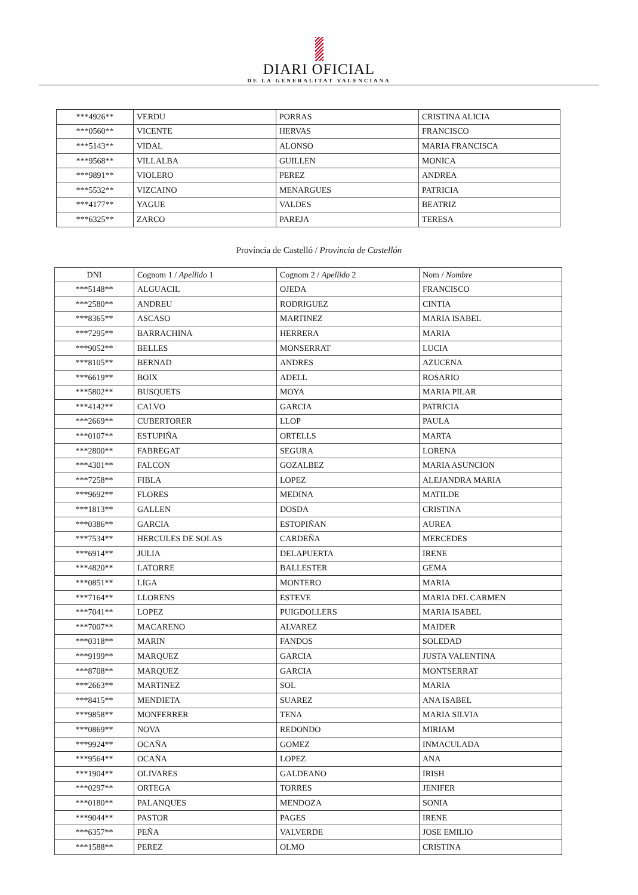DIARI OFICIAL
DE LA GENERALITAT VALENCIANA
| ***4926** | VERDU | PORRAS | CRISTINA ALICIA |
| ***0560** | VICENTE | HERVAS | FRANCISCO |
| ***5143** | VIDAL | ALONSO | MARIA FRANCISCA |
| ***9568** | VILLALBA | GUILLEN | MONICA |
| ***9891** | VIOLERO | PEREZ | ANDREA |
| ***5532** | VIZCAINO | MENARGUES | PATRICIA |
| ***4177** | YAGUE | VALDES | BEATRIZ |
| ***6325** | ZARCO | PAREJA | TERESA |
Província de Castelló / Provincia de Castellón
| DNI | Cognom 1 / Apellido 1 | Cognom 2 / Apellido 2 | Nom / Nombre |
| --- | --- | --- | --- |
| ***5148** | ALGUACIL | OJEDA | FRANCISCO |
| ***2580** | ANDREU | RODRIGUEZ | CINTIA |
| ***8365** | ASCASO | MARTINEZ | MARIA ISABEL |
| ***7295** | BARRACHINA | HERRERA | MARIA |
| ***9052** | BELLES | MONSERRAT | LUCIA |
| ***8105** | BERNAD | ANDRES | AZUCENA |
| ***6619** | BOIX | ADELL | ROSARIO |
| ***5802** | BUSQUETS | MOYA | MARIA PILAR |
| ***4142** | CALVO | GARCIA | PATRICIA |
| ***2669** | CUBERTORER | LLOP | PAULA |
| ***0107** | ESTUPIÑA | ORTELLS | MARTA |
| ***2800** | FABREGAT | SEGURA | LORENA |
| ***4301** | FALCON | GOZALBEZ | MARIA ASUNCION |
| ***7258** | FIBLA | LOPEZ | ALEJANDRA MARIA |
| ***9692** | FLORES | MEDINA | MATILDE |
| ***1813** | GALLEN | DOSDA | CRISTINA |
| ***0386** | GARCIA | ESTOPIÑAN | AUREA |
| ***7534** | HERCULES DE SOLAS | CARDEÑA | MERCEDES |
| ***6914** | JULIA | DELAPUERTA | IRENE |
| ***4820** | LATORRE | BALLESTER | GEMA |
| ***0851** | LIGA | MONTERO | MARIA |
| ***7164** | LLORENS | ESTEVE | MARIA DEL CARMEN |
| ***7041** | LOPEZ | PUIGDOLLERS | MARIA ISABEL |
| ***7007** | MACARENO | ALVAREZ | MAIDER |
| ***0318** | MARIN | FANDOS | SOLEDAD |
| ***9199** | MARQUEZ | GARCIA | JUSTA VALENTINA |
| ***8708** | MARQUEZ | GARCIA | MONTSERRAT |
| ***2663** | MARTINEZ | SOL | MARIA |
| ***8415** | MENDIETA | SUAREZ | ANA ISABEL |
| ***9858** | MONFERRER | TENA | MARIA SILVIA |
| ***0869** | NOVA | REDONDO | MIRIAM |
| ***9924** | OCAÑA | GOMEZ | INMACULADA |
| ***9564** | OCAÑA | LOPEZ | ANA |
| ***1904** | OLIVARES | GALDEANO | IRISH |
| ***0297** | ORTEGA | TORRES | JENIFER |
| ***0180** | PALANQUES | MENDOZA | SONIA |
| ***9044** | PASTOR | PAGES | IRENE |
| ***6357** | PEÑA | VALVERDE | JOSE EMILIO |
| ***1588** | PEREZ | OLMO | CRISTINA |